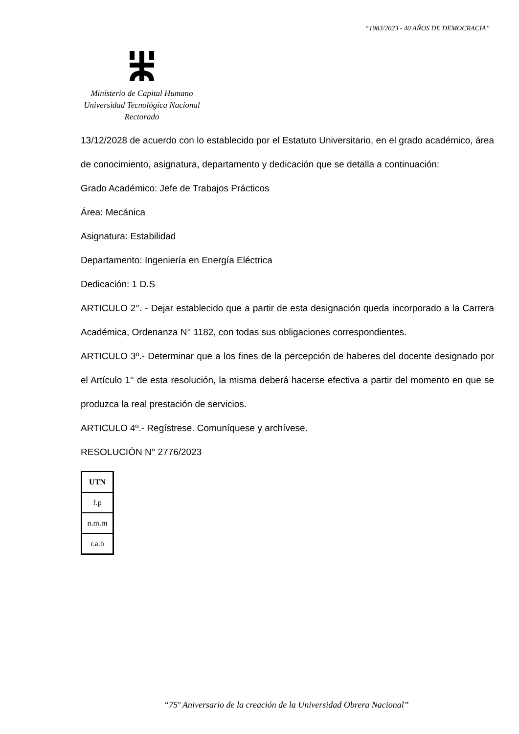“1983/2023 - 40 AÑOS DE DEMOCRACIA”
Ministerio de Capital Humano
Universidad Tecnológica Nacional
Rectorado
13/12/2028 de acuerdo con lo establecido por el Estatuto Universitario, en el grado académico, área de conocimiento, asignatura, departamento y dedicación que se detalla a continuación:
Grado Académico: Jefe de Trabajos Prácticos
Área: Mecánica
Asignatura: Estabilidad
Departamento: Ingeniería en Energía Eléctrica
Dedicación: 1 D.S
ARTICULO 2°. - Dejar establecido que a partir de esta designación queda incorporado a la Carrera Académica, Ordenanza N° 1182, con todas sus obligaciones correspondientes.
ARTICULO 3º.- Determinar que a los fines de la percepción de haberes del docente designado por el Artículo 1° de esta resolución, la misma deberá hacerse efectiva a partir del momento en que se produzca la real prestación de servicios.
ARTICULO 4º.- Regístrese. Comuníquese y archívese.
RESOLUCIÓN N° 2776/2023
| UTN |
| f.p |
| n.m.m |
| r.a.h |
“75º Aniversario de la creación de la Universidad Obrera Nacional”